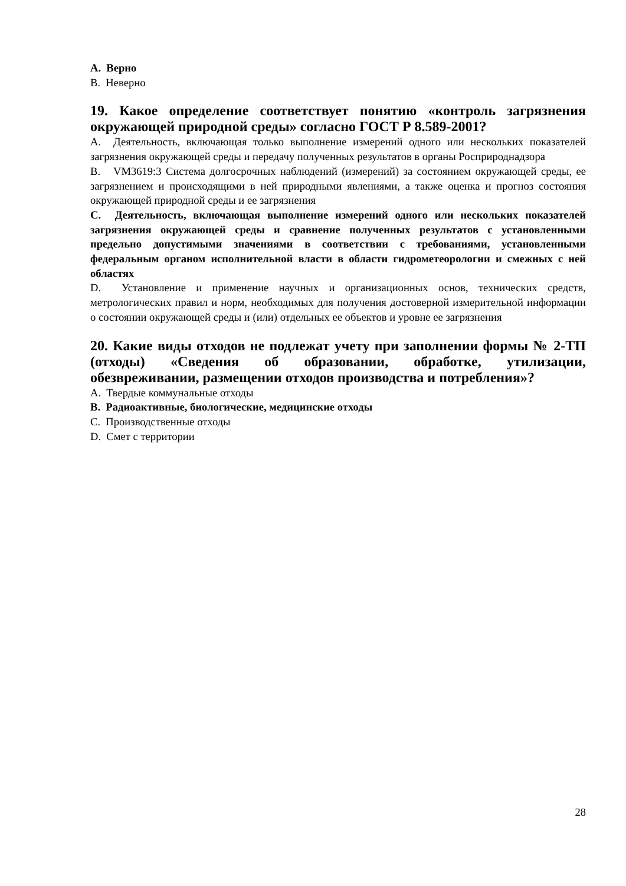A. Верно
B. Неверно
19. Какое определение соответствует понятию «контроль загрязнения окружающей природной среды» согласно ГОСТ Р 8.589-2001?
A. Деятельность, включающая только выполнение измерений одного или нескольких показателей загрязнения окружающей среды и передачу полученных результатов в органы Росприроднадзора
B. VM3619:3 Система долгосрочных наблюдений (измерений) за состоянием окружающей среды, ее загрязнением и происходящими в ней природными явлениями, а также оценка и прогноз состояния окружающей природной среды и ее загрязнения
C. Деятельность, включающая выполнение измерений одного или нескольких показателей загрязнения окружающей среды и сравнение полученных результатов с установленными предельно допустимыми значениями в соответствии с требованиями, установленными федеральным органом исполнительной власти в области гидрометеорологии и смежных с ней областях
D. Установление и применение научных и организационных основ, технических средств, метрологических правил и норм, необходимых для получения достоверной измерительной информации о состоянии окружающей среды и (или) отдельных ее объектов и уровне ее загрязнения
20. Какие виды отходов не подлежат учету при заполнении формы № 2-ТП (отходы) «Сведения об образовании, обработке, утилизации, обезвреживании, размещении отходов производства и потребления»?
A. Твердые коммунальные отходы
B. Радиоактивные, биологические, медицинские отходы
C. Производственные отходы
D. Смет с территории
28